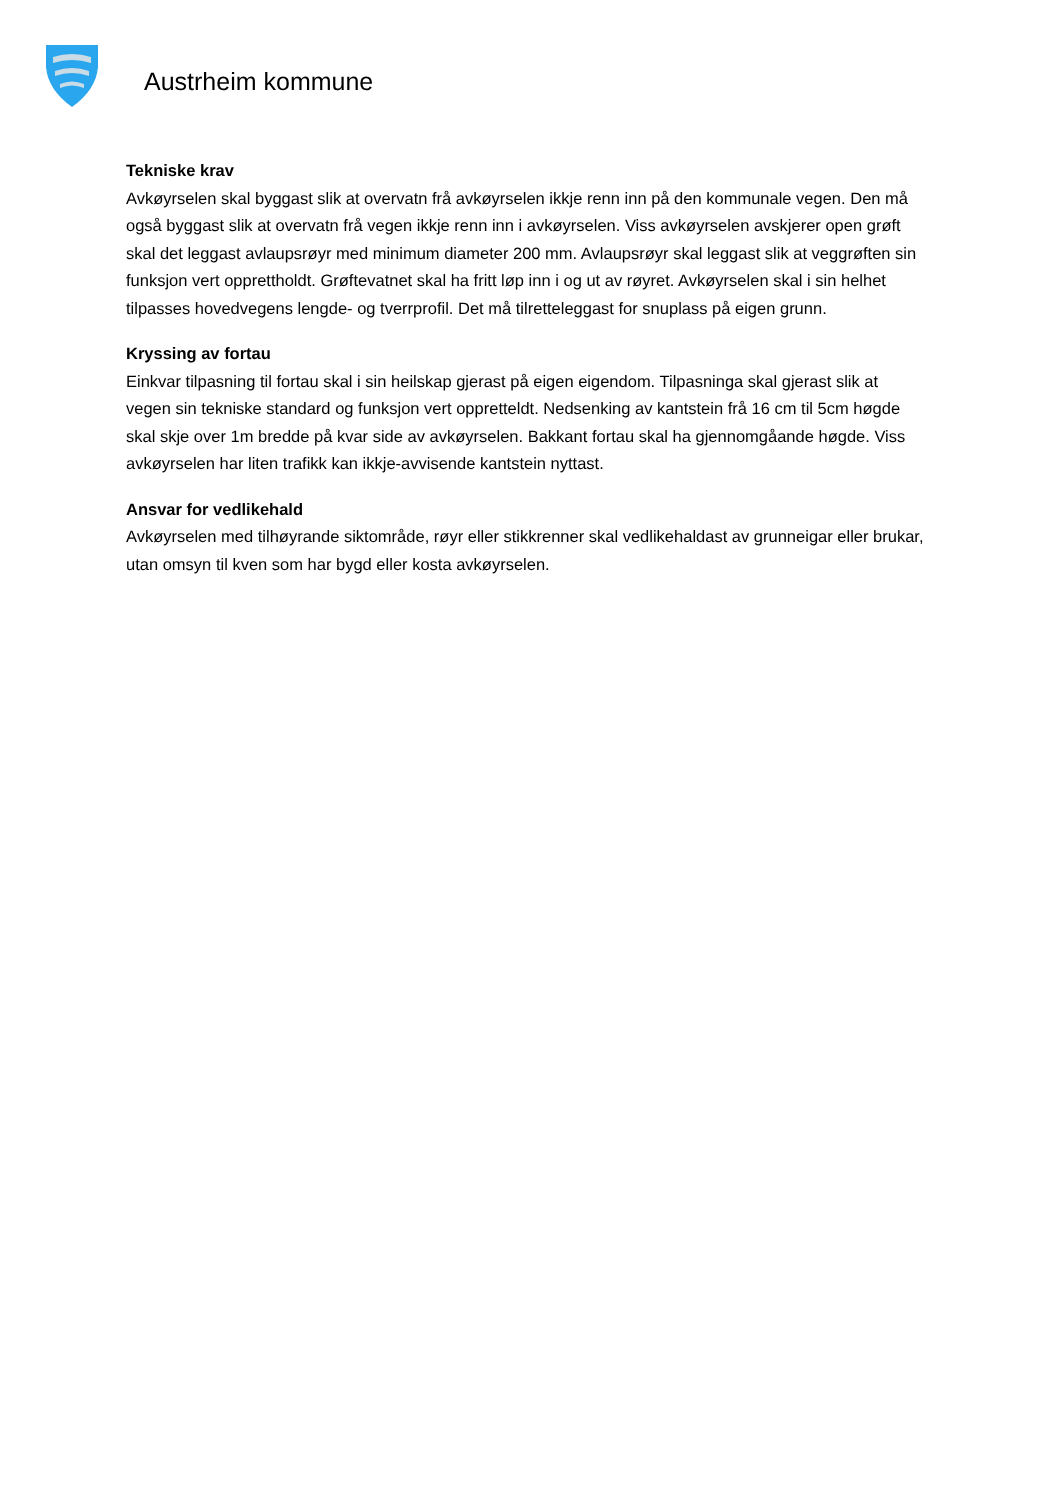Austrheim kommune
Tekniske krav
Avkøyrselen skal byggast slik at overvatn frå avkøyrselen ikkje renn inn på den kommunale vegen. Den må også byggast slik at overvatn frå vegen ikkje renn inn i avkøyrselen. Viss avkøyrselen avskjerer open grøft skal det leggast avlaupsrøyr med minimum diameter 200 mm. Avlaupsrøyr skal leggast slik at veggrøften sin funksjon vert opprettholdt. Grøftevatnet skal ha fritt løp inn i og ut av røyret. Avkøyrselen skal i sin helhet tilpasses hovedvegens lengde- og tverrprofil. Det må tilretteleggast for snuplass på eigen grunn.
Kryssing av fortau
Einkvar tilpasning til fortau skal i sin heilskap gjerast på eigen eigendom. Tilpasninga skal gjerast slik at vegen sin tekniske standard og funksjon vert oppretteldt. Nedsenking av kantstein frå 16 cm til 5cm høgde skal skje over 1m bredde på kvar side av avkøyrselen. Bakkant fortau skal ha gjennomgåande høgde. Viss avkøyrselen har liten trafikk kan ikkje-avvisende kantstein nyttast.
Ansvar for vedlikehald
Avkøyrselen med tilhøyrande siktområde, røyr eller stikkrenner skal vedlikehaldast av grunneigar eller brukar, utan omsyn til kven som har bygd eller kosta avkøyrselen.